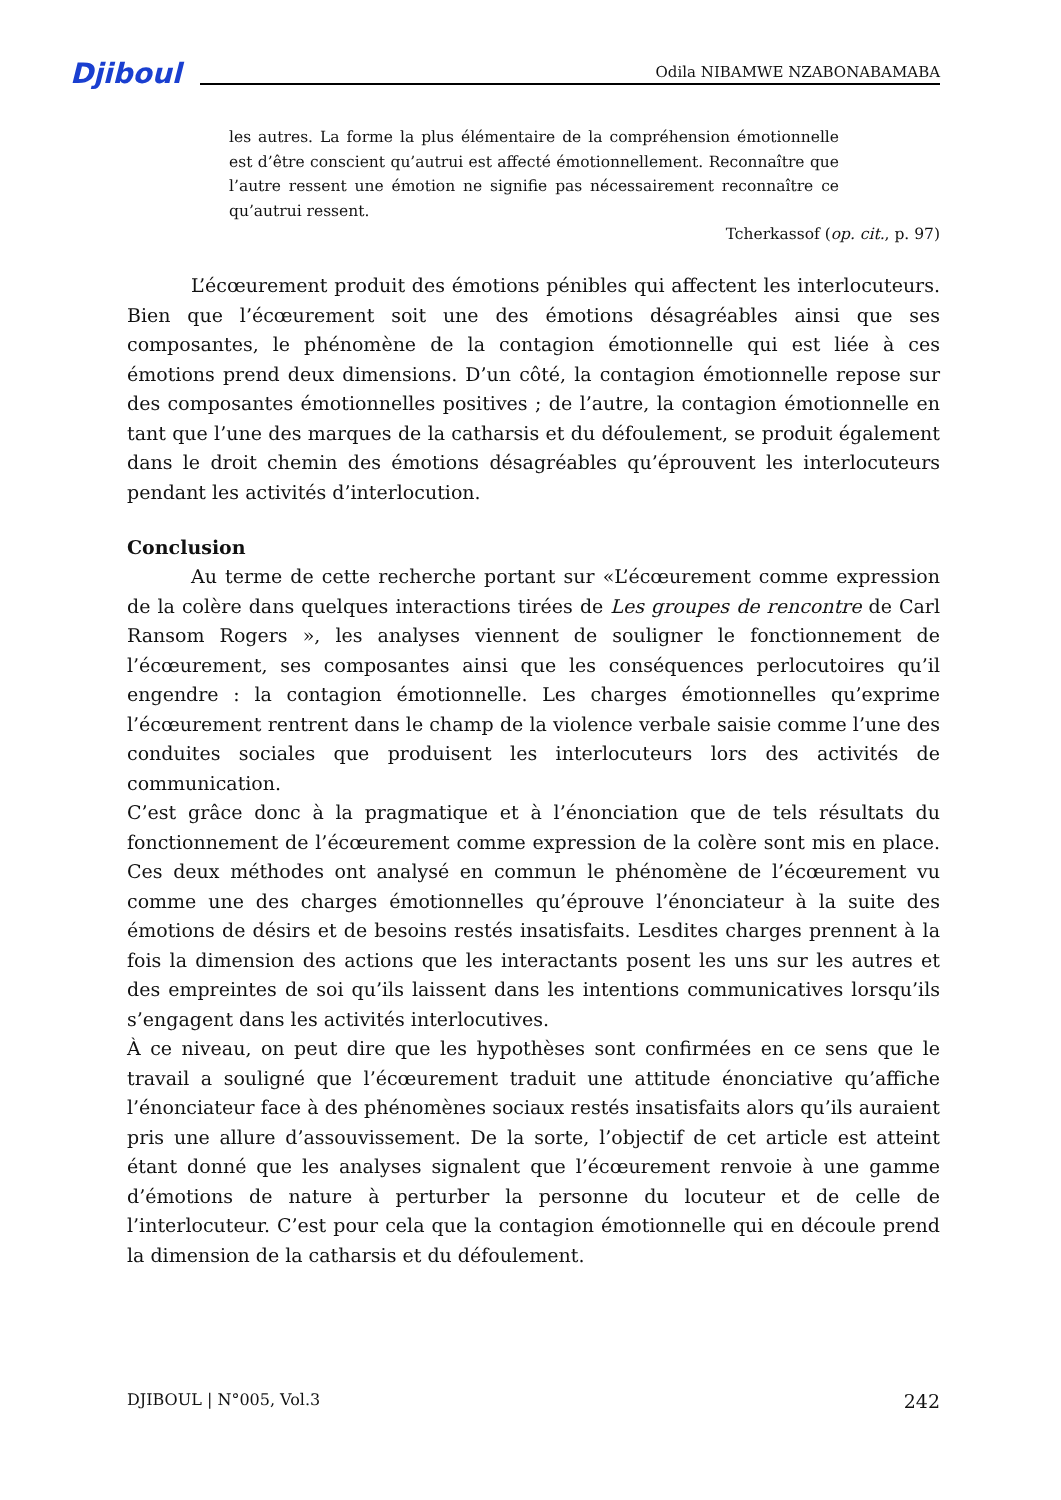Djiboul Odila NIBAMWE NZABONABAMABA
les autres. La forme la plus élémentaire de la compréhension émotionnelle est d’être conscient qu’autrui est affecté émotionnellement. Reconnaître que l’autre ressent une émotion ne signifie pas nécessairement reconnaître ce qu’autrui ressent.
Tcherkassof (op. cit., p. 97)
L’écœurement produit des émotions pénibles qui affectent les interlocuteurs. Bien que l’écœurement soit une des émotions désagréables ainsi que ses composantes, le phénomène de la contagion émotionnelle qui est liée à ces émotions prend deux dimensions. D’un côté, la contagion émotionnelle repose sur des composantes émotionnelles positives ; de l’autre, la contagion émotionnelle en tant que l’une des marques de la catharsis et du défoulement, se produit également dans le droit chemin des émotions désagréables qu’éprouvent les interlocuteurs pendant les activités d’interlocution.
Conclusion
Au terme de cette recherche portant sur «L’écœurement comme expression de la colère dans quelques interactions tirées de Les groupes de rencontre de Carl Ransom Rogers », les analyses viennent de souligner le fonctionnement de l’écœurement, ses composantes ainsi que les conséquences perlocutoires qu’il engendre : la contagion émotionnelle. Les charges émotionnelles qu’exprime l’écœurement rentrent dans le champ de la violence verbale saisie comme l’une des conduites sociales que produisent les interlocuteurs lors des activités de communication.
C’est grâce donc à la pragmatique et à l’énonciation que de tels résultats du fonctionnement de l’écœurement comme expression de la colère sont mis en place. Ces deux méthodes ont analysé en commun le phénomène de l’écœurement vu comme une des charges émotionnelles qu’éprouve l’énonciateur à la suite des émotions de désirs et de besoins restés insatisfaits. Lesdites charges prennent à la fois la dimension des actions que les interactants posent les uns sur les autres et des empreintes de soi qu’ils laissent dans les intentions communicatives lorsqu’ils s’engagent dans les activités interlocutives.
À ce niveau, on peut dire que les hypothèses sont confirmées en ce sens que le travail a souligné que l’écœurement traduit une attitude énonciative qu’affiche l’énonciateur face à des phénomènes sociaux restés insatisfaits alors qu’ils auraient pris une allure d’assouvissement. De la sorte, l’objectif de cet article est atteint étant donné que les analyses signalent que l’écœurement renvoie à une gamme d’émotions de nature à perturber la personne du locuteur et de celle de l’interlocuteur. C’est pour cela que la contagion émotionnelle qui en découle prend la dimension de la catharsis et du défoulement.
DJIBOUL | N°005, Vol.3 242